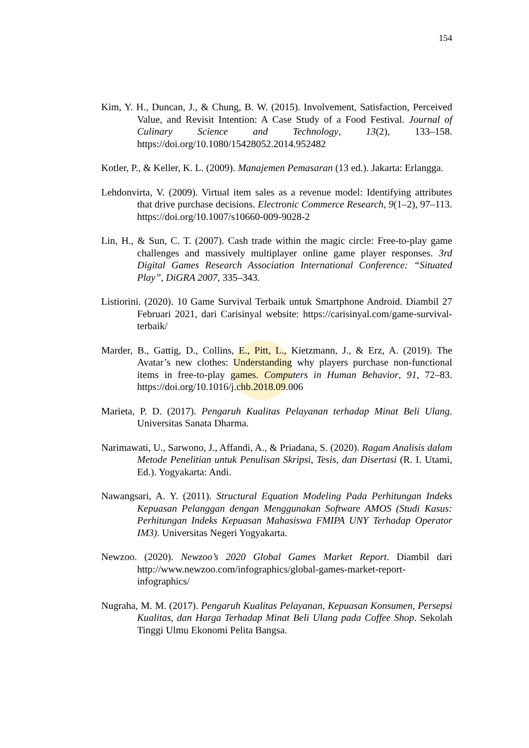154
Kim, Y. H., Duncan, J., & Chung, B. W. (2015). Involvement, Satisfaction, Perceived Value, and Revisit Intention: A Case Study of a Food Festival. Journal of Culinary Science and Technology, 13(2), 133–158. https://doi.org/10.1080/15428052.2014.952482
Kotler, P., & Keller, K. L. (2009). Manajemen Pemasaran (13 ed.). Jakarta: Erlangga.
Lehdonvirta, V. (2009). Virtual item sales as a revenue model: Identifying attributes that drive purchase decisions. Electronic Commerce Research, 9(1–2), 97–113. https://doi.org/10.1007/s10660-009-9028-2
Lin, H., & Sun, C. T. (2007). Cash trade within the magic circle: Free-to-play game challenges and massively multiplayer online game player responses. 3rd Digital Games Research Association International Conference: “Situated Play”, DiGRA 2007, 335–343.
Listiorini. (2020). 10 Game Survival Terbaik untuk Smartphone Android. Diambil 27 Februari 2021, dari Carisinyal website: https://carisinyal.com/game-survival-terbaik/
Marder, B., Gattig, D., Collins, E., Pitt, L., Kietzmann, J., & Erz, A. (2019). The Avatar’s new clothes: Understanding why players purchase non-functional items in free-to-play games. Computers in Human Behavior, 91, 72–83. https://doi.org/10.1016/j.chb.2018.09.006
Marieta, P. D. (2017). Pengaruh Kualitas Pelayanan terhadap Minat Beli Ulang. Universitas Sanata Dharma.
Narimawati, U., Sarwono, J., Affandi, A., & Priadana, S. (2020). Ragam Analisis dalam Metode Penelitian untuk Penulisan Skripsi, Tesis, dan Disertasi (R. I. Utami, Ed.). Yogyakarta: Andi.
Nawangsari, A. Y. (2011). Structural Equation Modeling Pada Perhitungan Indeks Kepuasan Pelanggan dengan Menggunakan Software AMOS (Studi Kasus: Perhitungan Indeks Kepuasan Mahasiswa FMIPA UNY Terhadap Operator IM3). Universitas Negeri Yogyakarta.
Newzoo. (2020). Newzoo’s 2020 Global Games Market Report. Diambil dari http://www.newzoo.com/infographics/global-games-market-report-infographics/
Nugraha, M. M. (2017). Pengaruh Kualitas Pelayanan, Kepuasan Konsumen, Persepsi Kualitas, dan Harga Terhadap Minat Beli Ulang pada Coffee Shop. Sekolah Tinggi Ulmu Ekonomi Pelita Bangsa.